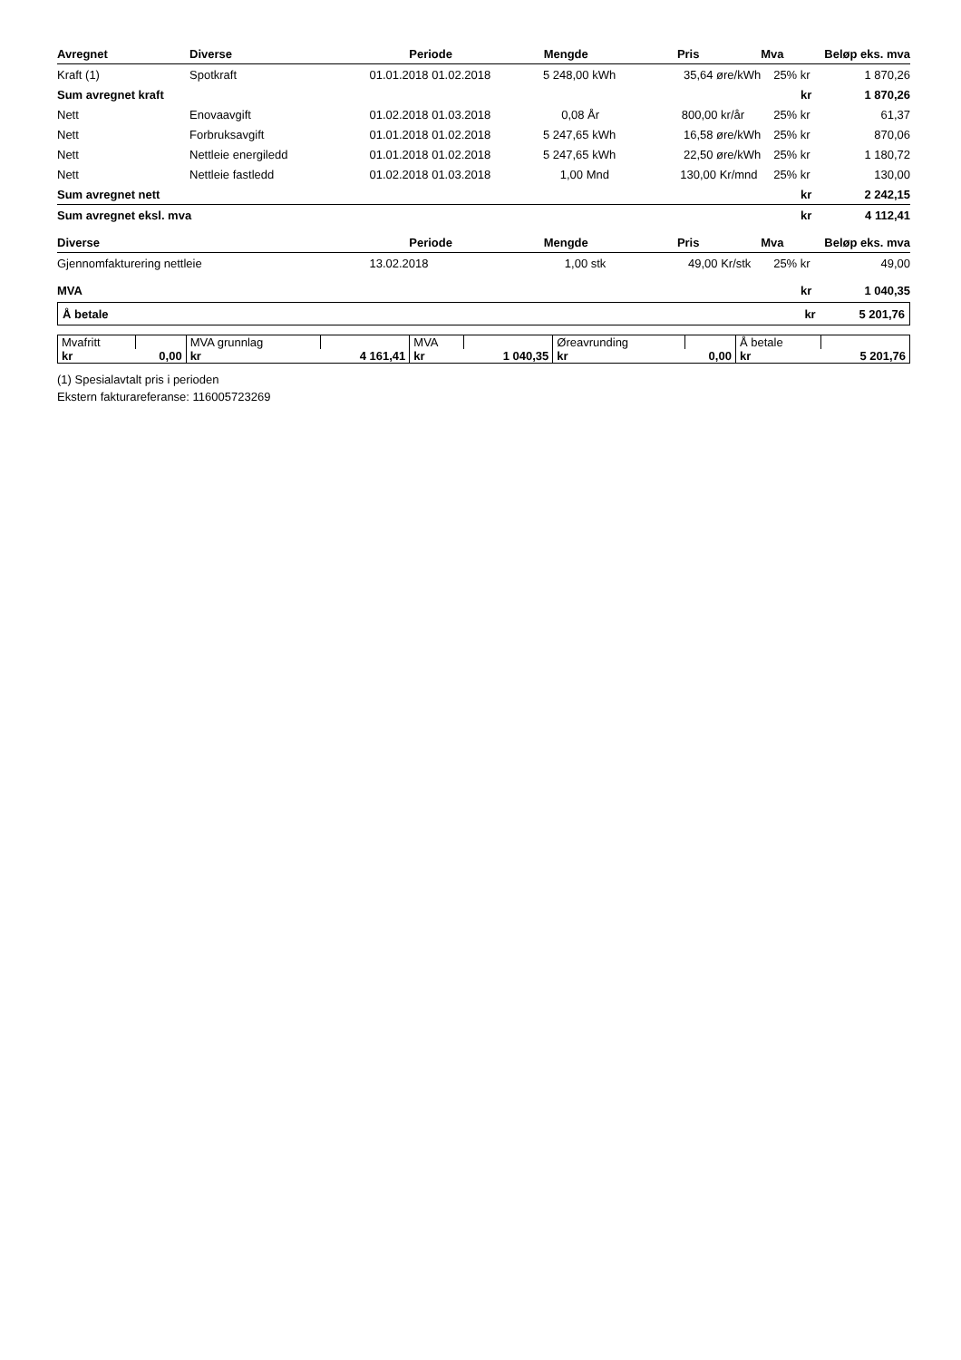| Avregnet | Diverse | Periode | | Mengde | Pris | Mva | | Beløp eks. mva |
| --- | --- | --- | --- | --- | --- | --- | --- | --- |
| Kraft (1) | Spotkraft | 01.01.2018 | 01.02.2018 | 5 248,00 kWh | 35,64 øre/kWh | 25% | kr | 1 870,26 |
| Sum avregnet kraft | | | | | | | kr | 1 870,26 |
| Nett | Enovaavgift | 01.02.2018 | 01.03.2018 | 0,08 År | 800,00 kr/år | 25% | kr | 61,37 |
| Nett | Forbruksavgift | 01.01.2018 | 01.02.2018 | 5 247,65 kWh | 16,58 øre/kWh | 25% | kr | 870,06 |
| Nett | Nettleie energiledd | 01.01.2018 | 01.02.2018 | 5 247,65 kWh | 22,50 øre/kWh | 25% | kr | 1 180,72 |
| Nett | Nettleie fastledd | 01.02.2018 | 01.03.2018 | 1,00 Mnd | 130,00 Kr/mnd | 25% | kr | 130,00 |
| Sum avregnet nett | | | | | | | kr | 2 242,15 |
| Sum avregnet eksl. mva | | | | | | | kr | 4 112,41 |
| Diverse | | Periode | | Mengde | Pris | Mva | | Beløp eks. mva |
| Gjennomfakturering nettleie | | 13.02.2018 | | 1,00 stk | 49,00 Kr/stk | 25% | kr | 49,00 |
| MVA | | | | | | | kr | 1 040,35 |
Å betale kr 5 201,76
| Mvafritt | | MVA grunnlag | | MVA | | Øreavrunding | | Å betale | |
| kr | 0,00 | kr | 4 161,41 | kr | 1 040,35 | kr | 0,00 | kr | 5 201,76 |
(1) Spesialavtalt pris i perioden
Ekstern fakturareferanse: 116005723269